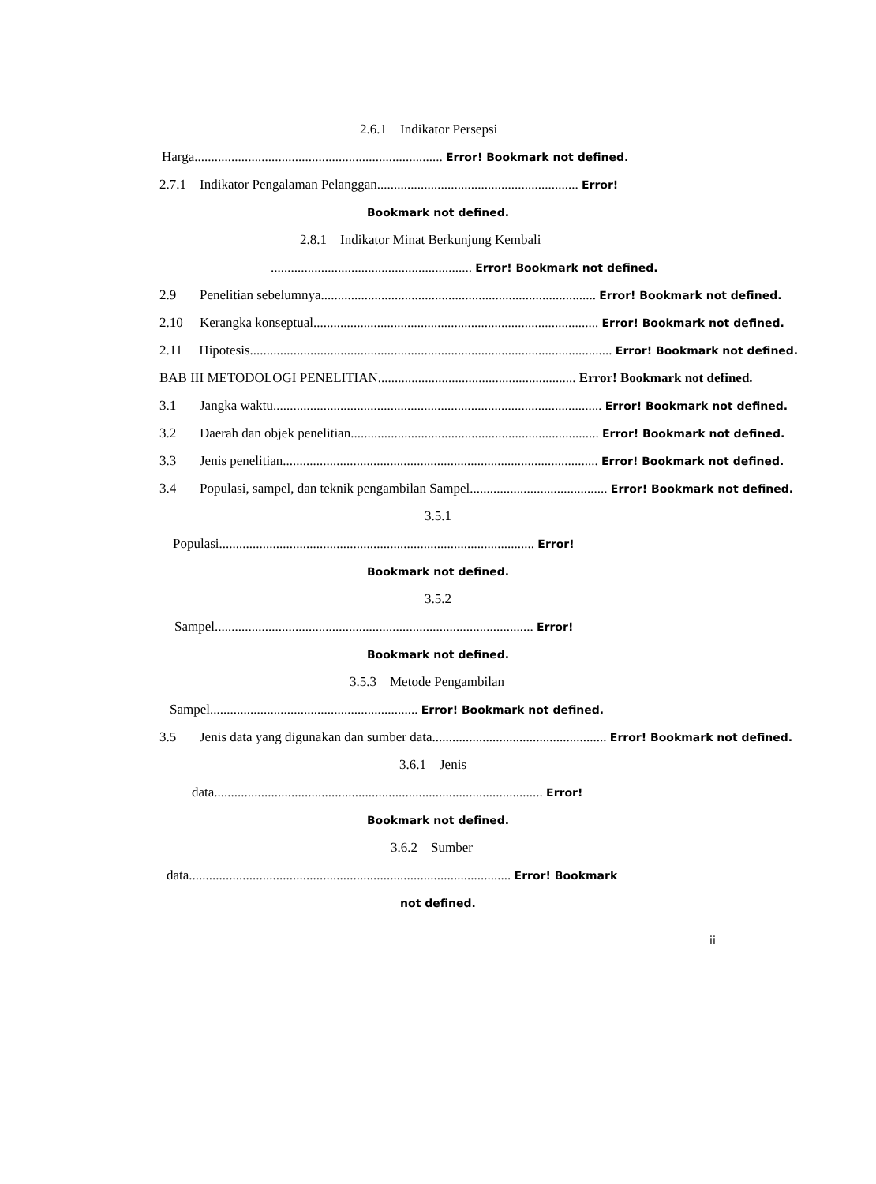2.6.1 Indikator Persepsi
Harga.......................................................................... Error! Bookmark not defined.
2.7.1 Indikator Pengalaman Pelanggan............................................................ Error!
Bookmark not defined.
2.8.1 Indikator Minat Berkunjung Kembali
............................................................ Error! Bookmark not defined.
2.9 Penelitian sebelumnya.................................................................................. Error! Bookmark not defined.
2.10 Kerangka konseptual..................................................................................... Error! Bookmark not defined.
2.11 Hipotesis............................................................................................................ Error! Bookmark not defined.
BAB III METODOLOGI PENELITIAN........................................................... Error! Bookmark not defined.
3.1 Jangka waktu.................................................................................................. Error! Bookmark not defined.
3.2 Daerah dan objek penelitian.......................................................................... Error! Bookmark not defined.
3.3 Jenis penelitian.............................................................................................. Error! Bookmark not defined.
3.4 Populasi, sampel, dan teknik pengambilan Sampel......................................... Error! Bookmark not defined.
3.5.1
Populasi.............................................................................................. Error!
Bookmark not defined.
3.5.2
Sampel............................................................................................... Error!
Bookmark not defined.
3.5.3 Metode Pengambilan
Sampel.............................................................. Error! Bookmark not defined.
3.5 Jenis data yang digunakan dan sumber data.................................................... Error! Bookmark not defined.
3.6.1 Jenis
data.................................................................................................. Error!
Bookmark not defined.
3.6.2 Sumber
data................................................................................................ Error! Bookmark
not defined.
ii